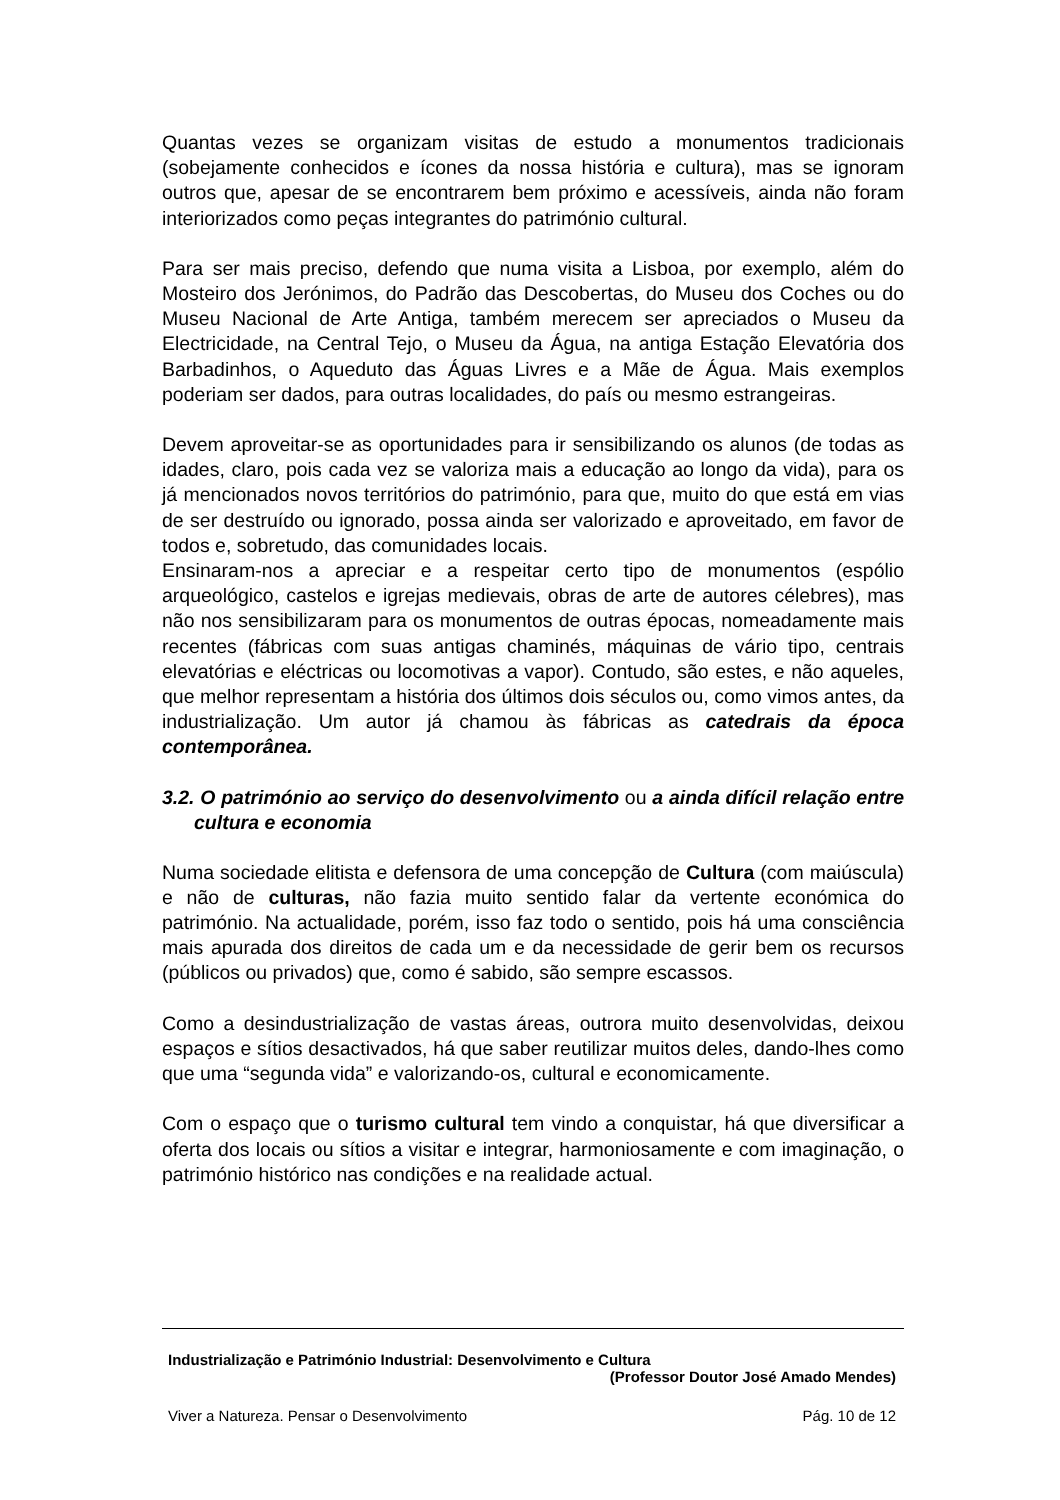Quantas vezes se organizam visitas de estudo a monumentos tradicionais (sobejamente conhecidos e ícones da nossa história e cultura), mas se ignoram outros que, apesar de se encontrarem bem próximo e acessíveis, ainda não foram interiorizados como peças integrantes do património cultural.
Para ser mais preciso, defendo que numa visita a Lisboa, por exemplo, além do Mosteiro dos Jerónimos, do Padrão das Descobertas, do Museu dos Coches ou do Museu Nacional de Arte Antiga, também merecem ser apreciados o Museu da Electricidade, na Central Tejo, o Museu da Água, na antiga Estação Elevatória dos Barbadinhos, o Aqueduto das Águas Livres e a Mãe de Água. Mais exemplos poderiam ser dados, para outras localidades, do país ou mesmo estrangeiras.
Devem aproveitar-se as oportunidades para ir sensibilizando os alunos (de todas as idades, claro, pois cada vez se valoriza mais a educação ao longo da vida), para os já mencionados novos territórios do património, para que, muito do que está em vias de ser destruído ou ignorado, possa ainda ser valorizado e aproveitado, em favor de todos e, sobretudo, das comunidades locais.
Ensinaram-nos a apreciar e a respeitar certo tipo de monumentos (espólio arqueológico, castelos e igrejas medievais, obras de arte de autores célebres), mas não nos sensibilizaram para os monumentos de outras épocas, nomeadamente mais recentes (fábricas com suas antigas chaminés, máquinas de vário tipo, centrais elevatórias e eléctricas ou locomotivas a vapor). Contudo, são estes, e não aqueles, que melhor representam a história dos últimos dois séculos ou, como vimos antes, da industrialização. Um autor já chamou às fábricas as catedrais da época contemporânea.
3.2. O património ao serviço do desenvolvimento ou a ainda difícil relação entre cultura e economia
Numa sociedade elitista e defensora de uma concepção de Cultura (com maiúscula) e não de culturas, não fazia muito sentido falar da vertente económica do património. Na actualidade, porém, isso faz todo o sentido, pois há uma consciência mais apurada dos direitos de cada um e da necessidade de gerir bem os recursos (públicos ou privados) que, como é sabido, são sempre escassos.
Como a desindustrialização de vastas áreas, outrora muito desenvolvidas, deixou espaços e sítios desactivados, há que saber reutilizar muitos deles, dando-lhes como que uma “segunda vida” e valorizando-os, cultural e economicamente.
Com o espaço que o turismo cultural tem vindo a conquistar, há que diversificar a oferta dos locais ou sítios a visitar e integrar, harmoniosamente e com imaginação, o património histórico nas condições e na realidade actual.
Industrialização e Património Industrial: Desenvolvimento e Cultura
(Professor Doutor José Amado Mendes)
Viver a Natureza. Pensar o Desenvolvimento Pág. 10 de 12